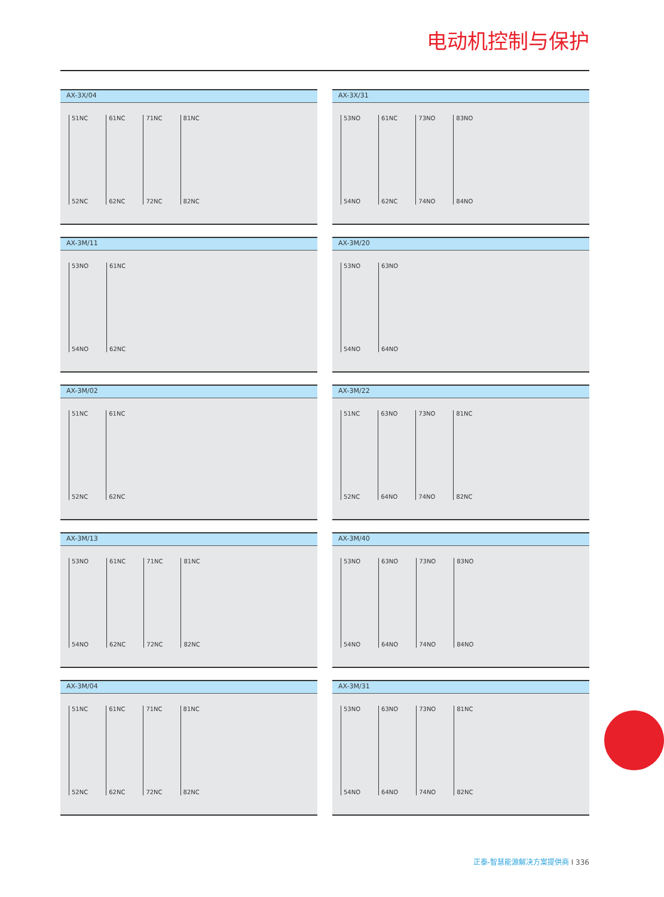电动机控制与保护
AX-3X/04
51NC
52NC
61NC
62NC
71NC
72NC
81NC
82NC
AX-3X/31
53NO
54NO
61NC
62NC
73NO
74NO
83NO
84NO
AX-3M/11
53NO
54NO
61NC
62NC
AX-3M/20
53NO
54NO
63NO
64NO
AX-3M/02
51NC
52NC
61NC
62NC
AX-3M/22
51NC
52NC
63NO
64NO
73NO
74NO
81NC
82NC
AX-3M/13
53NO
54NO
61NC
62NC
71NC
72NC
81NC
82NC
AX-3M/40
53NO
54NO
63NO
64NO
73NO
74NO
83NO
84NO
AX-3M/04
51NC
52NC
61NC
62NC
71NC
72NC
81NC
82NC
AX-3M/31
53NO
54NO
63NO
64NO
73NO
74NO
81NC
82NC
正泰-智慧能源解决方案提供商 I 336